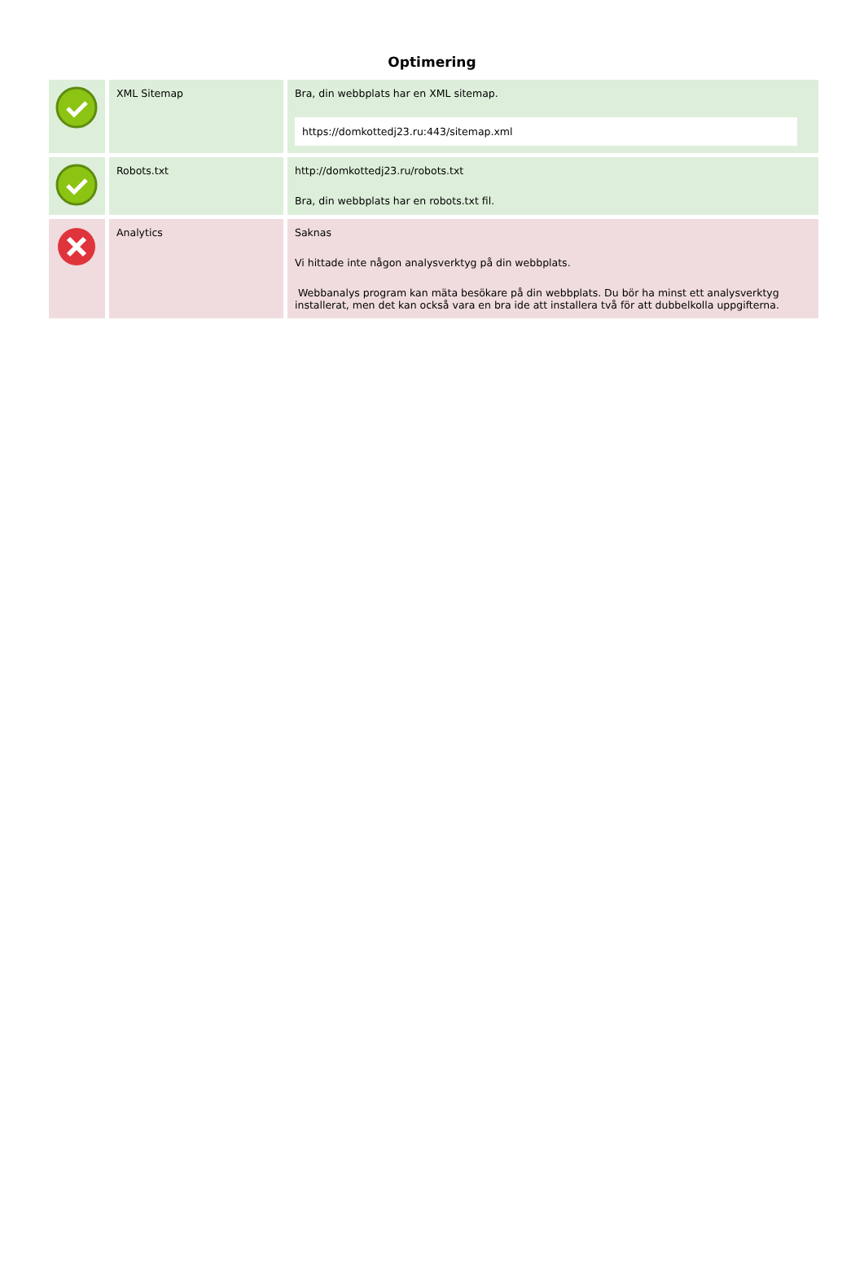Optimering
| | XML Sitemap | Bra, din webbplats har en XML sitemap. https://domkottedj23.ru:443/sitemap.xml |
| | Robots.txt | http://domkottedj23.ru/robots.txt Bra, din webbplats har en robots.txt fil. |
| | Analytics | Saknas Vi hittade inte någon analysverktyg på din webbplats. Webbanalys program kan mäta besökare på din webbplats. Du bör ha minst ett analysverktyg installerat, men det kan också vara en bra ide att installera två för att dubbelkolla uppgifterna. |